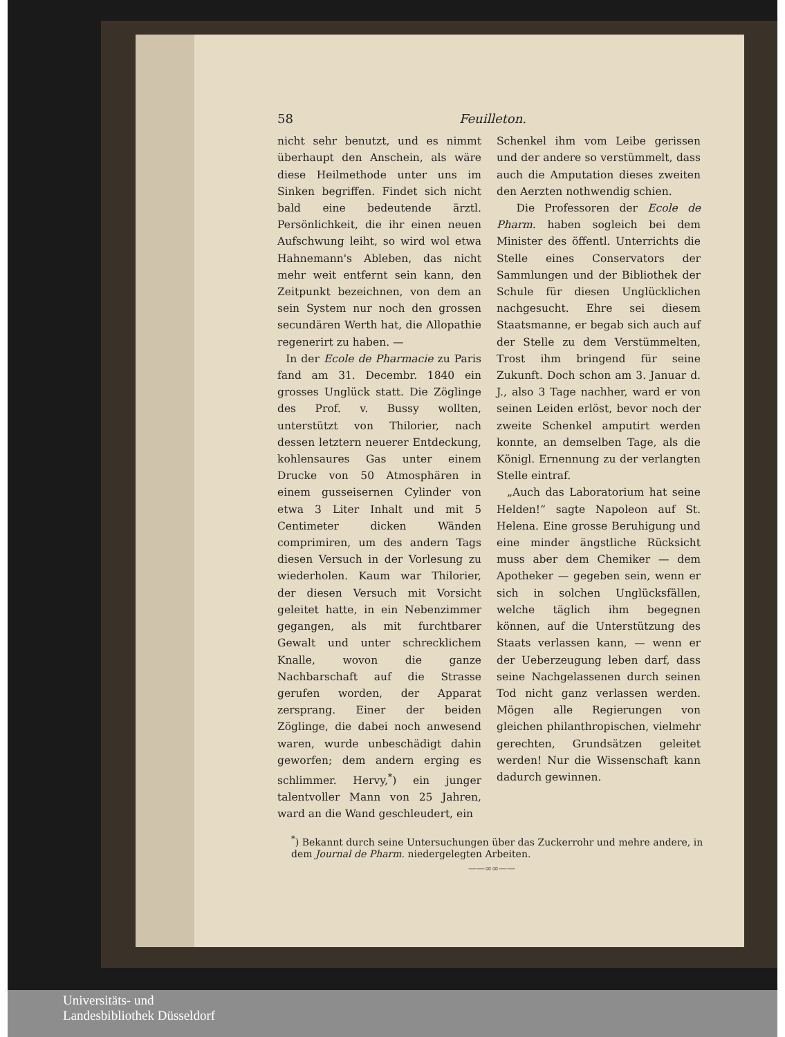58 Feuilleton.
nicht sehr benutzt, und es nimmt überhaupt den Anschein, als wäre diese Heilmethode unter uns im Sinken begriffen. Findet sich nicht bald eine bedeutende ärztl. Persönlichkeit, die ihr einen neuen Aufschwung leiht, so wird wol etwa Hahnemann's Ableben, das nicht mehr weit entfernt sein kann, den Zeitpunkt bezeichnen, von dem an sein System nur noch den grossen secundären Werth hat, die Allopathie regenerirt zu haben. —
In der Ecole de Pharmacie zu Paris fand am 31. Decembr. 1840 ein grosses Unglück statt. Die Zöglinge des Prof. v. Bussy wollten, unterstützt von Thilorier, nach dessen letztern neuerer Entdeckung, kohlensaures Gas unter einem Drucke von 50 Atmosphären in einem gusseisernen Cylinder von etwa 3 Liter Inhalt und mit 5 Centimeter dicken Wänden comprimiren, um des andern Tags diesen Versuch in der Vorlesung zu wiederholen. Kaum war Thilorier, der diesen Versuch mit Vorsicht geleitet hatte, in ein Nebenzimmer gegangen, als mit furchtbarer Gewalt und unter schrecklichem Knalle, wovon die ganze Nachbarschaft auf die Strasse gerufen worden, der Apparat zersprang. Einer der beiden Zöglinge, die dabei noch anwesend waren, wurde unbeschädigt dahin geworfen; dem andern erging es schlimmer. Hervy,<sup>*</sup>) ein junger talentvoller Mann von 25 Jahren, ward an die Wand geschleudert, ein
Schenkel ihm vom Leibe gerissen und der andere so verstümmelt, dass auch die Amputation dieses zweiten den Aerzten nothwendig schien.
Die Professoren der Ecole de Pharm. haben sogleich bei dem Minister des öffentl. Unterrichts die Stelle eines Conservators der Sammlungen und der Bibliothek der Schule für diesen Unglücklichen nachgesucht. Ehre sei diesem Staatsmanne, er begab sich auch auf der Stelle zu dem Verstümmelten, Trost ihm bringend für seine Zukunft. Doch schon am 3. Januar d. J., also 3 Tage nachher, ward er von seinen Leiden erlöst, bevor noch der zweite Schenkel amputirt werden konnte, an demselben Tage, als die Königl. Ernennung zu der verlangten Stelle eintraf.
„Auch das Laboratorium hat seine Helden!“ sagte Napoleon auf St. Helena. Eine grosse Beruhigung und eine minder ängstliche Rücksicht muss aber dem Chemiker — dem Apotheker — gegeben sein, wenn er sich in solchen Unglücksfällen, welche täglich ihm begegnen können, auf die Unterstützung des Staats verlassen kann, — wenn er der Ueberzeugung leben darf, dass seine Nachgelassenen durch seinen Tod nicht ganz verlassen werden. Mögen alle Regierungen von gleichen philanthropischen, vielmehr gerechten, Grundsätzen geleitet werden! Nur die Wissenschaft kann dadurch gewinnen.
<sup>*</sup>) Bekannt durch seine Untersuchungen über das Zuckerrohr und mehre andere, in dem Journal de Pharm. niedergelegten Arbeiten.
——∞∞——
Universitäts- und
Landesbibliothek Düsseldorf